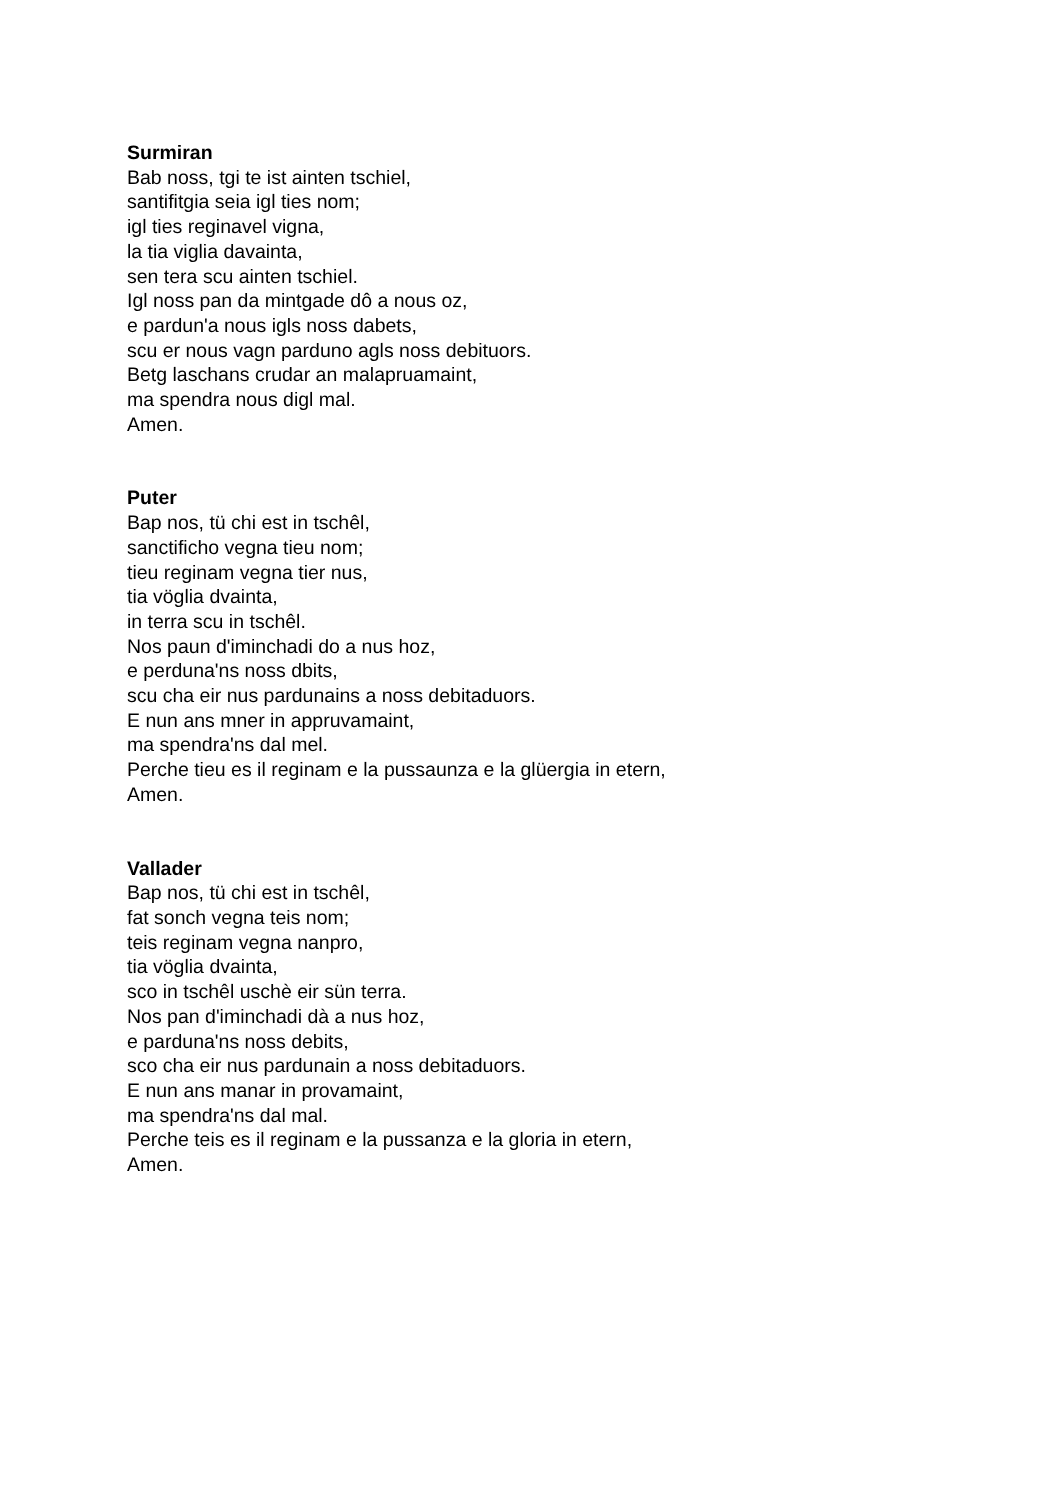Surmiran
Bab noss, tgi te ist ainten tschiel,
santifitgia seia igl ties nom;
igl ties reginavel vigna,
la tia viglia davainta,
sen tera scu ainten tschiel.
Igl noss pan da mintgade dô a nous oz,
e pardun'a nous igls noss dabets,
scu er nous vagn parduno agls noss debituors.
Betg laschans crudar an malapruamaint,
ma spendra nous digl mal.
Amen.
Puter
Bap nos, tü chi est in tschêl,
sanctificho vegna tieu nom;
tieu reginam vegna tier nus,
tia vöglia dvainta,
in terra scu in tschêl.
Nos paun d'iminchadi do a nus hoz,
e perduna'ns noss dbits,
scu cha eir nus pardunains a noss debitaduors.
E nun ans mner in appruvamaint,
ma spendra'ns dal mel.
Perche tieu es il reginam e la pussaunza e la glüergia in etern,
Amen.
Vallader
Bap nos, tü chi est in tschêl,
fat sonch vegna teis nom;
teis reginam vegna nanpro,
tia vöglia dvainta,
sco in tschêl uschè eir sün terra.
Nos pan d'iminchadi dà a nus hoz,
e parduna'ns noss debits,
sco cha eir nus pardunain a noss debitaduors.
E nun ans manar in provamaint,
ma spendra'ns dal mal.
Perche teis es il reginam e la pussanza e la gloria in etern,
Amen.